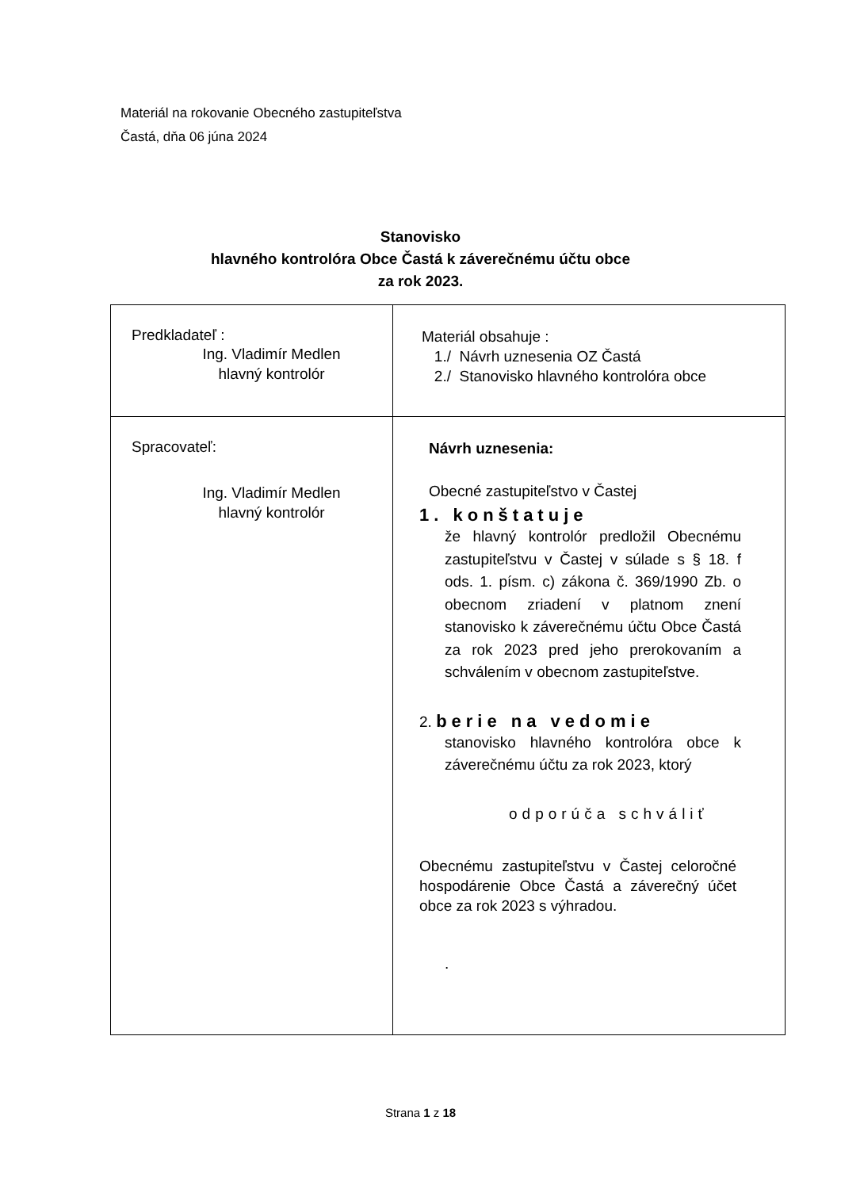Materiál na rokovanie Obecného zastupiteľstva
Častá, dňa 06 júna 2024
Stanovisko
hlavného kontrolóra Obce Častá k záverečnému účtu obce
za rok 2023.
| Predkladateľ : Ing. Vladimír Medlen hlavný kontrolór | Materiál obsahuje : 1./ Návrh uznesenia OZ Častá 2./ Stanovisko hlavného kontrolóra obce |
| Spracovateľ: Ing. Vladimír Medlen hlavný kontrolór | Návrh uznesenia: Obecné zastupiteľstvo v Častej 1. konštatuje že hlavný kontrolór predložil Obecnému zastupiteľstvu v Častej v súlade s § 18. f ods. 1. písm. c) zákona č. 369/1990 Zb. o obecnom zriadení v platnom znení stanovisko k záverečnému účtu Obce Častá za rok 2023 pred jeho prerokovaním a schválením v obecnom zastupiteľstve. 2. berie na vedomie stanovisko hlavného kontrolóra obce k záverečnému účtu za rok 2023, ktorý odporúča schváliť Obecnému zastupiteľstvu v Častej celoročné hospodárenie Obce Častá a záverečný účet obce za rok 2023 s výhradou. . |
Strana 1 z 18